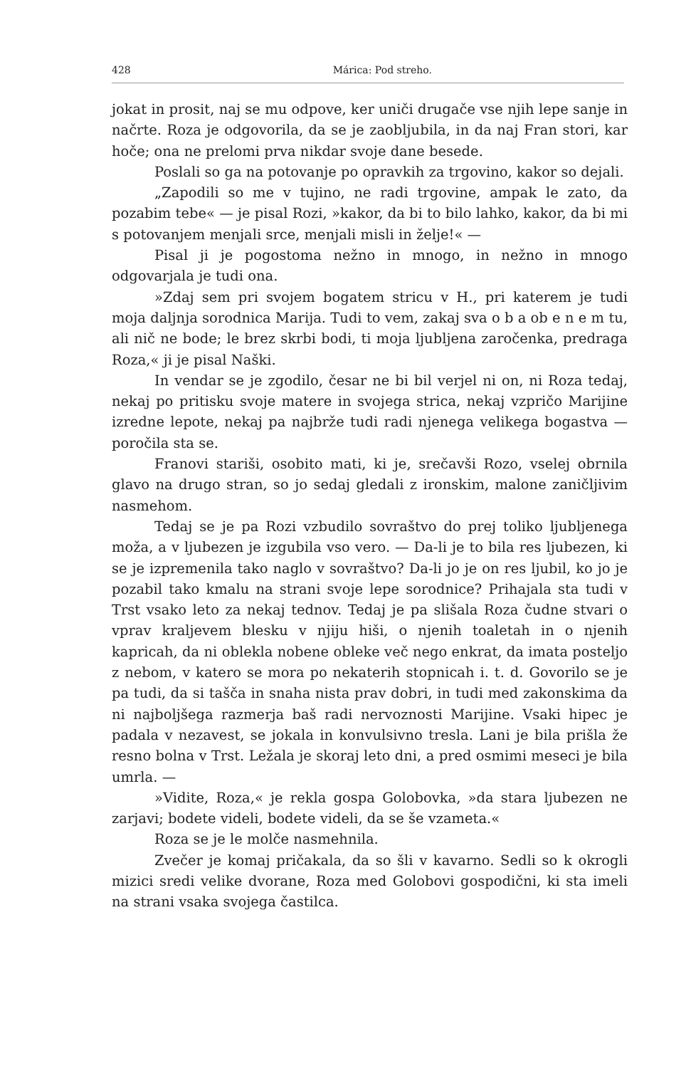428 Márica: Pod streho.
jokat in prosit, naj se mu odpove, ker uniči drugače vse njih lepe sanje in načrte. Roza je odgovorila, da se je zaobljubila, in da naj Fran stori, kar hoče; ona ne prelomi prva nikdar svoje dane besede.
Poslali so ga na potovanje po opravkih za trgovino, kakor so dejali.
„Zapodili so me v tujino, ne radi trgovine, ampak le zato, da pozabim tebe« — je pisal Rozi, »kakor, da bi to bilo lahko, kakor, da bi mi s potovanjem menjali srce, menjali misli in želje!« —
Pisal ji je pogostoma nežno in mnogo, in nežno in mnogo odgovarjala je tudi ona.
»Zdaj sem pri svojem bogatem stricu v H., pri katerem je tudi moja daljnja sorodnica Marija. Tudi to vem, zakaj sva o b a ob e n e m tu, ali nič ne bode; le brez skrbi bodi, ti moja ljubljena zaročenka, predraga Roza,« ji je pisal Naški.
In vendar se je zgodilo, česar ne bi bil verjel ni on, ni Roza tedaj, nekaj po pritisku svoje matere in svojega strica, nekaj vzpričo Marijine izredne lepote, nekaj pa najbrže tudi radi njenega velikega bogastva — poročila sta se.
Franovi stariši, osobito mati, ki je, srečavši Rozo, vselej obrnila glavo na drugo stran, so jo sedaj gledali z ironskim, malone zaničljivim nasmehom.
Tedaj se je pa Rozi vzbudilo sovraštvo do prej toliko ljubljenega moža, a v ljubezen je izgubila vso vero. — Da-li je to bila res ljubezen, ki se je izpremenila tako naglo v sovraštvo? Da-li jo je on res ljubil, ko jo je pozabil tako kmalu na strani svoje lepe sorodnice? Prihajala sta tudi v Trst vsako leto za nekaj tednov. Tedaj je pa slišala Roza čudne stvari o vprav kraljevem blesku v njiju hiši, o njenih toaletah in o njenih kapricah, da ni oblekla nobene obleke več nego enkrat, da imata posteljo z nebom, v katero se mora po nekaterih stopnicah i. t. d. Govorilo se je pa tudi, da si tašča in snaha nista prav dobri, in tudi med zakonskima da ni najboljšega razmerja baš radi nervoznosti Marijine. Vsaki hipec je padala v nezavest, se jokala in konvulsivno tresla. Lani je bila prišla že resno bolna v Trst. Ležala je skoraj leto dni, a pred osmimi meseci je bila umrla. —
»Vidite, Roza,« je rekla gospa Golobovka, »da stara ljubezen ne zarjavi; bodete videli, bodete videli, da se še vzameta.«
Roza se je le molče nasmehnila.
Zvečer je komaj pričakala, da so šli v kavarno. Sedli so k okrogli mizici sredi velike dvorane, Roza med Golobovi gospodični, ki sta imeli na strani vsaka svojega častilca.